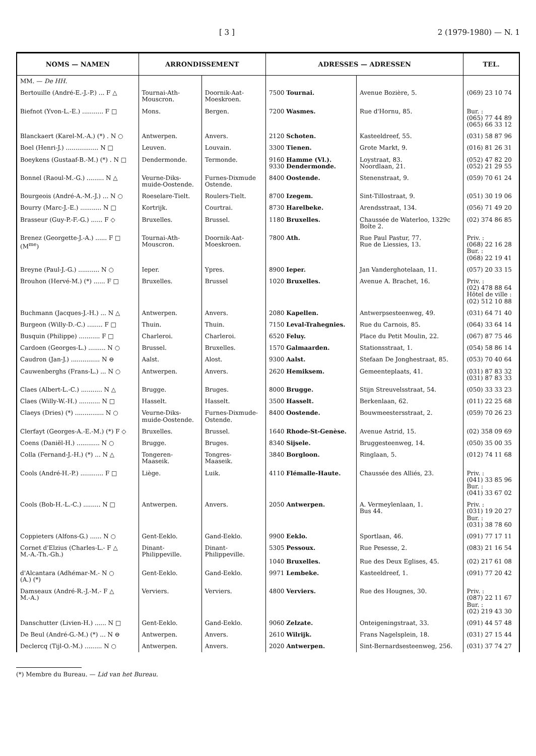[ 3 ] 2 (1979-1980) — N. 1
| NOMS — NAMEN | ARRONDISSEMENT | | ADRESSES — ADRESSEN | | TEL. |
| --- | --- | --- | --- | --- | --- |
| MM. — De HH. | | | | | |
| Bertouille (André-E.-J.-P.) ... F △ | Tournai-Ath- Mouscron. | Doornik-Aat- Moeskroen. | 7500 Tournai. | Avenue Bozière, 5. | (069) 23 10 74 |
| Biefnot (Yvon-L.-E.) ........... F □ | Mons. | Bergen. | 7200 Wasmes. | Rue d'Hornu, 85. | Bur. : (065) 77 44 89 (065) 66 33 12 |
| Blanckaert (Karel-M.-A.) (*) . N ○ | Antwerpen. | Anvers. | 2120 Schoten. | Kasteeldreef, 55. | (031) 58 87 96 |
| Boel (Henri-J.) ................. N □ | Leuven. | Louvain. | 3300 Tienen. | Grote Markt, 9. | (016) 81 26 31 |
| Boeykens (Gustaaf-B.-M.) (*) . N □ | Dendermonde. | Termonde. | 9160 Hamme (Vl.). 9330 Dendermonde. | Loystraat, 83. Noordlaan, 21. | (052) 47 82 20 (052) 21 29 55 |
| Bonnel (Raoul-M.-G.) ......... N △ | Veurne-Diks- muide-Oostende. | Furnes-Dixmude Ostende. | 8400 Oostende. | Stenenstraat, 9. | (059) 70 61 24 |
| Bourgeois (André-A.-M.-J.) ... N ○ | Roeselare-Tielt. | Roulers-Tielt. | 8700 Izegem. | Sint-Tillostraat, 9. | (051) 30 19 06 |
| Bourry (Marc-J.-E.) ........... N □ | Kortrijk. | Courtrai. | 8730 Harelbeke. | Arendsstraat, 134. | (056) 71 49 20 |
| Brasseur (Guy-P.-F.-G.) ...... F ◇ | Bruxelles. | Brussel. | 1180 Bruxelles. | Chaussée de Waterloo, 1329c Boîte 2. | (02) 374 86 85 |
| Brenez (Georgette-J.-A.) ...... F □ (M<sup>me</sup>) | Tournai-Ath- Mouscron. | Doornik-Aat- Moeskroen. | 7800 Ath. | Rue Paul Pastur, 77. Rue de Liessies, 13. | Priv. : (068) 22 16 28 Bur. : (068) 22 19 41 |
| Breyne (Paul-J.-G.) ........... N ○ | Ieper. | Ypres. | 8900 Ieper. | Jan Vanderghotelaan, 11. | (057) 20 33 15 |
| Brouhon (Hervé-M.) (*) ...... F □ | Bruxelles. | Brussel | 1020 Bruxelles. | Avenue A. Brachet, 16. | Priv. : (02) 478 88 64 Hôtel de ville : (02) 512 10 88 |
| Buchmann (Jacques-J.-H.) ... N △ | Antwerpen. | Anvers. | 2080 Kapellen. | Antwerpsesteenweg, 49. | (031) 64 71 40 |
| Burgeon (Willy-D.-C.) ........ F □ | Thuin. | Thuin. | 7150 Leval-Trahegnies. | Rue du Carnois, 85. | (064) 33 64 14 |
| Busquin (Philippe) ........... F □ | Charleroi. | Charleroi. | 6520 Feluy. | Place du Petit Moulin, 22. | (067) 87 75 46 |
| Cardoen (Georges-L.) ......... N ○ | Brussel. | Bruxelles. | 1570 Galmaarden. | Stationsstraat, 1. | (054) 58 86 14 |
| Caudron (Jan-J.) ............... N ⊖ | Aalst. | Alost. | 9300 Aalst. | Stefaan De Jonghestraat, 85. | (053) 70 40 64 |
| Cauwenberghs (Frans-L.) ... N ○ | Antwerpen. | Anvers. | 2620 Hemiksem. | Gemeenteplaats, 41. | (031) 87 83 32 (031) 87 83 33 |
| Claes (Albert-L.-C.) ........... N △ | Brugge. | Bruges. | 8000 Brugge. | Stijn Streuvelsstraat, 54. | (050) 33 33 23 |
| Claes (Willy-W.-H.) ........... N □ | Hasselt. | Hasselt. | 3500 Hasselt. | Berkenlaan, 62. | (011) 22 25 68 |
| Claeys (Dries) (*) ............... N ○ | Veurne-Diks- muide-Oostende. | Furnes-Dixmude- Ostende. | 8400 Oostende. | Bouwmeestersstraat, 2. | (059) 70 26 23 |
| Clerfayt (Georges-A.-E.-M.) (*) F ◇ | Bruxelles. | Brussel. | 1640 Rhode-St-Genèse. | Avenue Astrid, 15. | (02) 358 09 69 |
| Coens (Daniël-H.) ............ N ○ | Brugge. | Bruges. | 8340 Sijsele. | Bruggesteenweg, 14. | (050) 35 00 35 |
| Colla (Fernand-J.-H.) (*) ... N △ | Tongeren- Maaseik. | Tongres- Maaseik. | 3840 Borgloon. | Ringlaan, 5. | (012) 74 11 68 |
| Cools (André-H.-P.) ............ F □ | Liège. | Luik. | 4110 Flémalle-Haute. | Chaussée des Alliés, 23. | Priv. : (041) 33 85 96 Bur. : (041) 33 67 02 |
| Cools (Bob-H.-L.-C.) ......... N □ | Antwerpen. | Anvers. | 2050 Antwerpen. | A. Vermeylenlaan, 1. Bus 44. | Priv. : (031) 19 20 27 Bur. : (031) 38 78 60 |
| Coppieters (Alfons-G.) ...... N ○ | Gent-Eeklo. | Gand-Eeklo. | 9900 Eeklo. | Sportlaan, 46. | (091) 77 17 11 |
| Cornet d'Elzius (Charles-L.- F △ M.-A.-Th.-Gh.) | Dinant- Philippeville. | Dinant- Philippeville. | 5305 Pessoux. 1040 Bruxelles. | Rue Pesesse, 2. Rue des Deux Eglises, 45. | (083) 21 16 54 (02) 217 61 08 |
| d'Alcantara (Adhémar-M.- N ○ (A.) (*) | Gent-Eeklo. | Gand-Eeklo. | 9971 Lembeke. | Kasteeldreef, 1. | (091) 77 20 42 |
| Damseaux (André-R.-J.-M.- F △ M.-A.) | Verviers. | Verviers. | 4800 Verviers. | Rue des Hougnes, 30. | Priv. : (087) 22 11 67 Bur. : (02) 219 43 30 |
| Danschutter (Livien-H.) ...... N □ | Gent-Eeklo. | Gand-Eeklo. | 9060 Zelzate. | Onteigeningstraat, 33. | (091) 44 57 48 |
| De Beul (André-G.-M.) (*) ... N ⊖ | Antwerpen. | Anvers. | 2610 Wilrijk. | Frans Nagelsplein, 18. | (031) 27 15 44 |
| Declercq (Tijl-O.-M.) ......... N ○ | Antwerpen. | Anvers. | 2020 Antwerpen. | Sint-Bernardsesteenweg, 256. | (031) 37 74 27 |
(*) Membre du Bureau. — Lid van het Bureau.